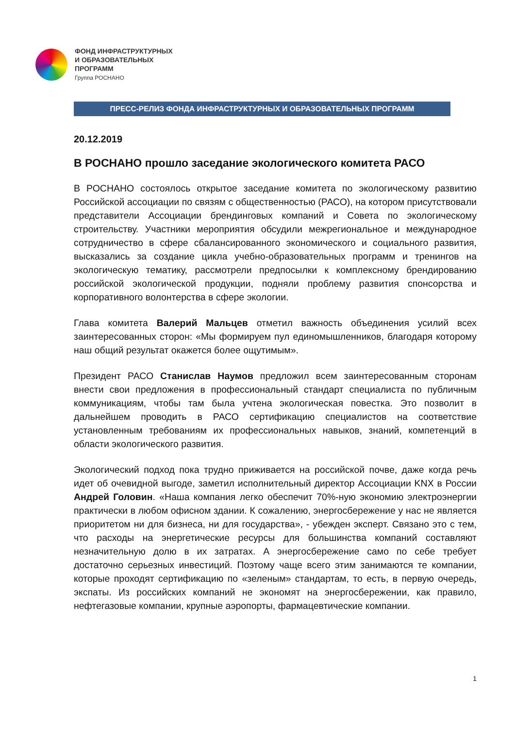ФОНД ИНФРАСТРУКТУРНЫХ
И ОБРАЗОВАТЕЛЬНЫХ
ПРОГРАММ
Группа РОСНАНО
ПРЕСС-РЕЛИЗ ФОНДА ИНФРАСТРУКТУРНЫХ И ОБРАЗОВАТЕЛЬНЫХ ПРОГРАММ
20.12.2019
В РОСНАНО прошло заседание экологического комитета РАСО
В РОСНАНО состоялось открытое заседание комитета по экологическому развитию Российской ассоциации по связям с общественностью (РАСО), на котором присутствовали представители Ассоциации брендинговых компаний и Совета по экологическому строительству. Участники мероприятия обсудили межрегиональное и международное сотрудничество в сфере сбалансированного экономического и социального развития, высказались за создание цикла учебно-образовательных программ и тренингов на экологическую тематику, рассмотрели предпосылки к комплексному брендированию российской экологической продукции, подняли проблему развития спонсорства и корпоративного волонтерства в сфере экологии.
Глава комитета Валерий Мальцев отметил важность объединения усилий всех заинтересованных сторон: «Мы формируем пул единомышленников, благодаря которому наш общий результат окажется более ощутимым».
Президент РАСО Станислав Наумов предложил всем заинтересованным сторонам внести свои предложения в профессиональный стандарт специалиста по публичным коммуникациям, чтобы там была учтена экологическая повестка. Это позволит в дальнейшем проводить в РАСО сертификацию специалистов на соответствие установленным требованиям их профессиональных навыков, знаний, компетенций в области экологического развития.
Экологический подход пока трудно приживается на российской почве, даже когда речь идет об очевидной выгоде, заметил исполнительный директор Ассоциации KNX в России Андрей Головин. «Наша компания легко обеспечит 70%-ную экономию электроэнергии практически в любом офисном здании. К сожалению, энергосбережение у нас не является приоритетом ни для бизнеса, ни для государства», - убежден эксперт. Связано это с тем, что расходы на энергетические ресурсы для большинства компаний составляют незначительную долю в их затратах. А энергосбережение само по себе требует достаточно серьезных инвестиций. Поэтому чаще всего этим занимаются те компании, которые проходят сертификацию по «зеленым» стандартам, то есть, в первую очередь, экспаты. Из российских компаний не экономят на энергосбережении, как правило, нефтегазовые компании, крупные аэропорты, фармацевтические компании.
1